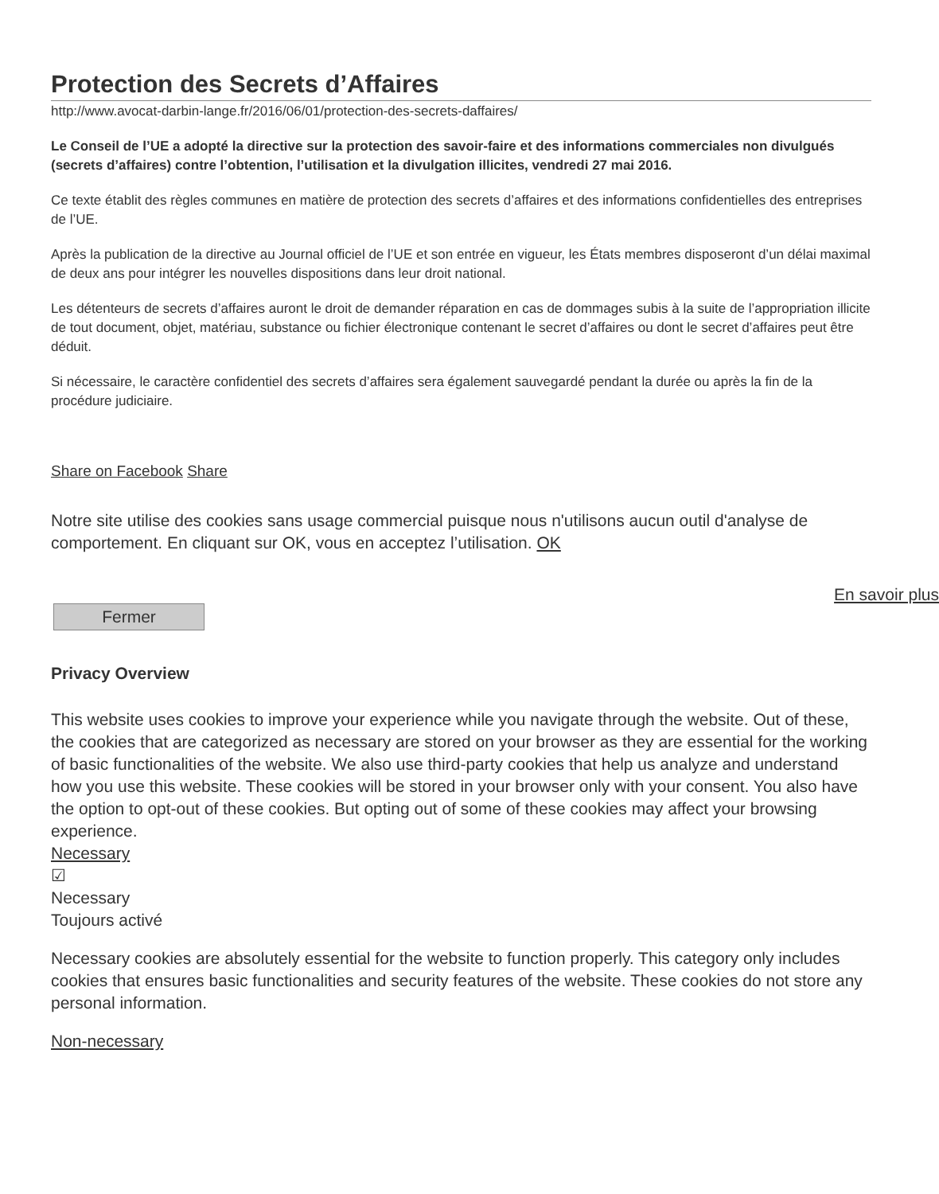Protection des Secrets d’Affaires
http://www.avocat-darbin-lange.fr/2016/06/01/protection-des-secrets-daffaires/
Le Conseil de l’UE a adopté la directive sur la protection des savoir-faire et des informations commerciales non divulgués (secrets d’affaires) contre l’obtention, l’utilisation et la divulgation illicites, vendredi 27 mai 2016.
Ce texte établit des règles communes en matière de protection des secrets d’affaires et des informations confidentielles des entreprises de l’UE.
Après la publication de la directive au Journal officiel de l’UE et son entrée en vigueur, les États membres disposeront d’un délai maximal de deux ans pour intégrer les nouvelles dispositions dans leur droit national.
Les détenteurs de secrets d’affaires auront le droit de demander réparation en cas de dommages subis à la suite de l’appropriation illicite de tout document, objet, matériau, substance ou fichier électronique contenant le secret d’affaires ou dont le secret d’affaires peut être déduit.
Si nécessaire, le caractère confidentiel des secrets d’affaires sera également sauvegardé pendant la durée ou après la fin de la procédure judiciaire.
Share on Facebook Share
Notre site utilise des cookies sans usage commercial puisque nous n'utilisons aucun outil d'analyse de comportement. En cliquant sur OK, vous en acceptez l’utilisation. OK
En savoir plus
Fermer
Privacy Overview
This website uses cookies to improve your experience while you navigate through the website. Out of these, the cookies that are categorized as necessary are stored on your browser as they are essential for the working of basic functionalities of the website. We also use third-party cookies that help us analyze and understand how you use this website. These cookies will be stored in your browser only with your consent. You also have the option to opt-out of these cookies. But opting out of some of these cookies may affect your browsing experience.
Necessary
☑
Necessary
Toujours activé
Necessary cookies are absolutely essential for the website to function properly. This category only includes cookies that ensures basic functionalities and security features of the website. These cookies do not store any personal information.
Non-necessary